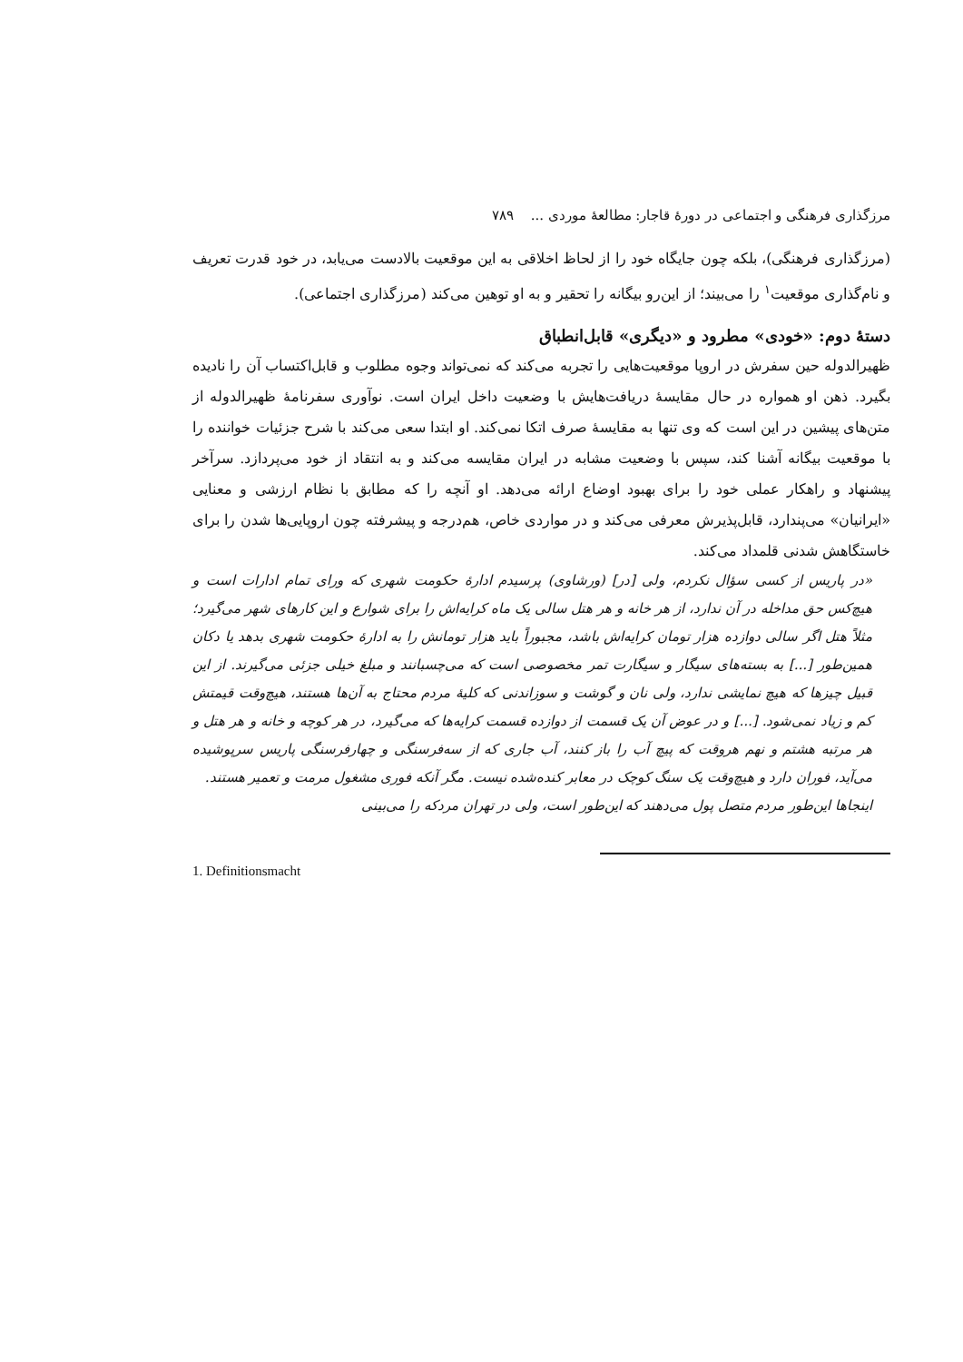مرزگذاری فرهنگی و اجتماعی در دورهٔ قاجار: مطالعهٔ موردی ... ۷۸۹
(مرزگذاری فرهنگی)، بلکه چون جایگاه خود را از لحاظ اخلاقی به این موقعیت بالادست می‌یابد، در خود قدرت تعریف و نام‌گذاری موقعیت<sup>۱</sup> را می‌بیند؛ از این‌رو بیگانه را تحقیر و به او توهین می‌کند (مرزگذاری اجتماعی).
دستهٔ دوم: «خودی» مطرود و «دیگری» قابل‌انطباق
ظهیرالدوله حین سفرش در اروپا موقعیت‌هایی را تجربه می‌کند که نمی‌تواند وجوه مطلوب و قابل‌اکتساب آن را نادیده بگیرد. ذهن او همواره در حال مقایسهٔ دریافت‌هایش با وضعیت داخل ایران است. نوآوری سفرنامهٔ ظهیرالدوله از متن‌های پیشین در این است که وی تنها به مقایسهٔ صرف اتکا نمی‌کند. او ابتدا سعی می‌کند با شرح جزئیات خواننده را با موقعیت بیگانه آشنا کند، سپس با وضعیت مشابه در ایران مقایسه می‌کند و به انتقاد از خود می‌پردازد. سرآخر پیشنهاد و راهکار عملی خود را برای بهبود اوضاع ارائه می‌دهد. او آنچه را که مطابق با نظام ارزشی و معنایی «ایرانیان» می‌پندارد، قابل‌پذیرش معرفی می‌کند و در مواردی خاص، هم‌درجه و پیشرفته چون اروپایی‌ها شدن را برای خاستگاهش شدنی قلمداد می‌کند.
«در پاریس از کسی سؤال نکردم، ولی [در] (ورشاوی) پرسیدم ادارهٔ حکومت شهری که ورای تمام ادارات است و هیچ‌کس حق مداخله در آن ندارد، از هر خانه و هر هتل سالی یک ماه کرایه‌اش را برای شوارع و این کارهای شهر می‌گیرد؛ مثلاً هتل اگر سالی دوازده هزار تومان کرایه‌اش باشد، مجبوراً باید هزار تومانش را به ادارهٔ حکومت شهری بدهد یا دکان همین‌طور [...] به بسته‌های سیگار و سیگارت تمر مخصوصی است که می‌چسبانند و مبلغ خیلی جزئی می‌گیرند. از این قبیل چیزها که هیچ نمایشی ندارد، ولی نان و گوشت و سوزاندنی که کلیهٔ مردم محتاج به آن‌ها هستند، هیچ‌وقت قیمتش کم و زیاد نمی‌شود. [...] و در عوض آن یک قسمت از دوازده قسمت کرایه‌ها که می‌گیرد، در هر کوچه و خانه و هر هتل و هر مرتبه هشتم و نهم هروقت که پیچ آب را باز کنند، آب جاری که از سه‌فرسنگی و چهارفرسنگی پاریس سرپوشیده می‌آید، فوران دارد و هیچ‌وقت یک سنگ کوچک در معابر کنده‌شده نیست. مگر آنکه فوری مشغول مرمت و تعمیر هستند.
اینجاها این‌طور مردم متصل پول می‌دهند که این‌طور است، ولی در تهران مردکه را می‌بینی
1. Definitionsmacht